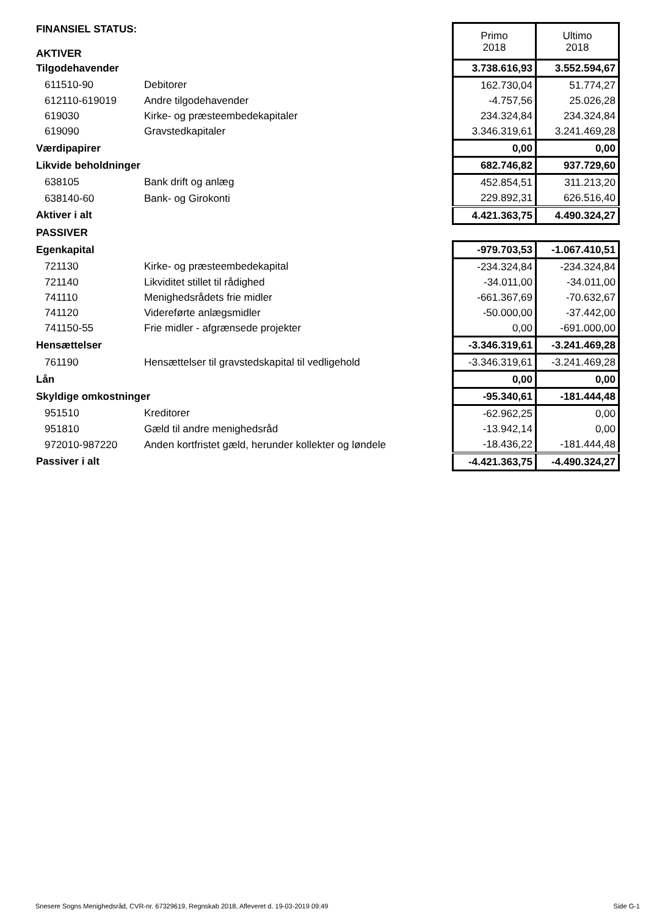| FINANSIEL STATUS: AKTIVER | | Primo 2018 | Ultimo 2018 |
| Tilgodehavender | | 3.738.616,93 | 3.552.594,67 |
| 611510-90 | Debitorer | 162.730,04 | 51.774,27 |
| 612110-619019 | Andre tilgodehavender | -4.757,56 | 25.026,28 |
| 619030 | Kirke- og præsteembedekapitaler | 234.324,84 | 234.324,84 |
| 619090 | Gravstedkapitaler | 3.346.319,61 | 3.241.469,28 |
| Værdipapirer | | 0,00 | 0,00 |
| Likvide beholdninger | | 682.746,82 | 937.729,60 |
| 638105 | Bank drift og anlæg | 452.854,51 | 311.213,20 |
| 638140-60 | Bank- og Girokonti | 229.892,31 | 626.516,40 |
| Aktiver i alt | | 4.421.363,75 | 4.490.324,27 |
| PASSIVER | | | |
| Egenkapital | | -979.703,53 | -1.067.410,51 |
| 721130 | Kirke- og præsteembedekapital | -234.324,84 | -234.324,84 |
| 721140 | Likviditet stillet til rådighed | -34.011,00 | -34.011,00 |
| 741110 | Menighedsrådets frie midler | -661.367,69 | -70.632,67 |
| 741120 | Videreførte anlægsmidler | -50.000,00 | -37.442,00 |
| 741150-55 | Frie midler - afgrænsede projekter | 0,00 | -691.000,00 |
| Hensættelser | | -3.346.319,61 | -3.241.469,28 |
| 761190 | Hensættelser til gravstedskapital til vedligehold | -3.346.319,61 | -3.241.469,28 |
| Lån | | 0,00 | 0,00 |
| Skyldige omkostninger | | -95.340,61 | -181.444,48 |
| 951510 | Kreditorer | -62.962,25 | 0,00 |
| 951810 | Gæld til andre menighedsråd | -13.942,14 | 0,00 |
| 972010-987220 | Anden kortfristet gæld, herunder kollekter og løndele | -18.436,22 | -181.444,48 |
| Passiver i alt | | -4.421.363,75 | -4.490.324,27 |
Snesere Sogns Menighedsråd, CVR-nr. 67329619, Regnskab 2018, Afleveret d. 19-03-2019 09:49 Side G-1